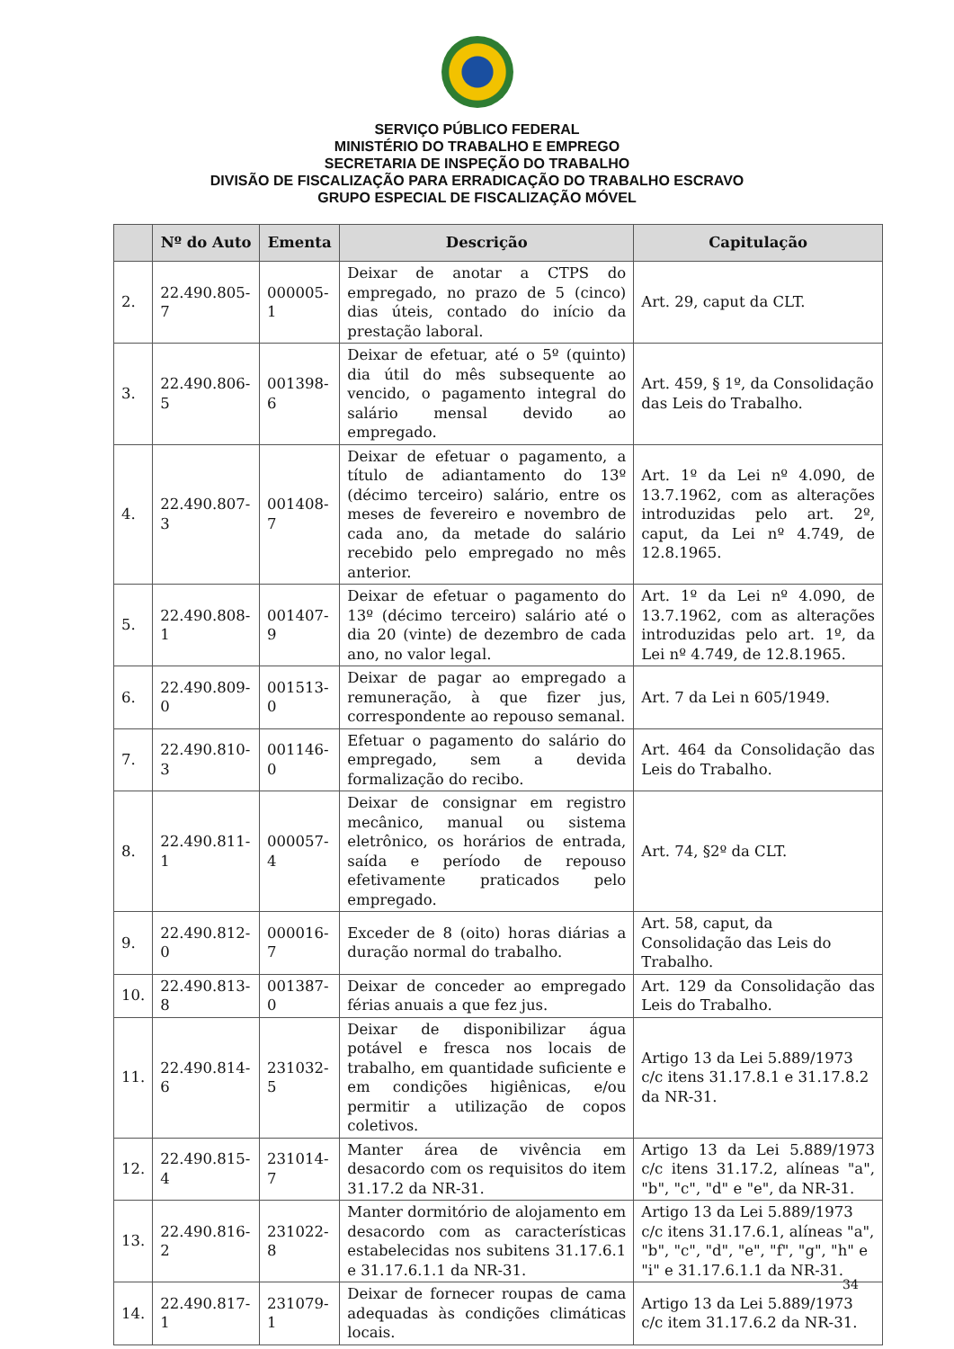SERVIÇO PÚBLICO FEDERAL
MINISTÉRIO DO TRABALHO E EMPREGO
SECRETARIA DE INSPEÇÃO DO TRABALHO
DIVISÃO DE FISCALIZAÇÃO PARA ERRADICAÇÃO DO TRABALHO ESCRAVO
GRUPO ESPECIAL DE FISCALIZAÇÃO MÓVEL
| | Nº do Auto | Ementa | Descrição | Capitulação |
| --- | --- | --- | --- | --- |
| 2. | 22.490.805-7 | 000005-1 | Deixar de anotar a CTPS do empregado, no prazo de 5 (cinco) dias úteis, contado do início da prestação laboral. | Art. 29, caput da CLT. |
| 3. | 22.490.806-5 | 001398-6 | Deixar de efetuar, até o 5º (quinto) dia útil do mês subsequente ao vencido, o pagamento integral do salário mensal devido ao empregado. | Art. 459, § 1º, da Consolidação das Leis do Trabalho. |
| 4. | 22.490.807-3 | 001408-7 | Deixar de efetuar o pagamento, a título de adiantamento do 13º (décimo terceiro) salário, entre os meses de fevereiro e novembro de cada ano, da metade do salário recebido pelo empregado no mês anterior. | Art. 1º da Lei nº 4.090, de 13.7.1962, com as alterações introduzidas pelo art. 2º, caput, da Lei nº 4.749, de 12.8.1965. |
| 5. | 22.490.808-1 | 001407-9 | Deixar de efetuar o pagamento do 13º (décimo terceiro) salário até o dia 20 (vinte) de dezembro de cada ano, no valor legal. | Art. 1º da Lei nº 4.090, de 13.7.1962, com as alterações introduzidas pelo art. 1º, da Lei nº 4.749, de 12.8.1965. |
| 6. | 22.490.809-0 | 001513-0 | Deixar de pagar ao empregado a remuneração, à que fizer jus, correspondente ao repouso semanal. | Art. 7 da Lei n 605/1949. |
| 7. | 22.490.810-3 | 001146-0 | Efetuar o pagamento do salário do empregado, sem a devida formalização do recibo. | Art. 464 da Consolidação das Leis do Trabalho. |
| 8. | 22.490.811-1 | 000057-4 | Deixar de consignar em registro mecânico, manual ou sistema eletrônico, os horários de entrada, saída e período de repouso efetivamente praticados pelo empregado. | Art. 74, §2º da CLT. |
| 9. | 22.490.812-0 | 000016-7 | Exceder de 8 (oito) horas diárias a duração normal do trabalho. | Art. 58, caput, da Consolidação das Leis do Trabalho. |
| 10. | 22.490.813-8 | 001387-0 | Deixar de conceder ao empregado férias anuais a que fez jus. | Art. 129 da Consolidação das Leis do Trabalho. |
| 11. | 22.490.814-6 | 231032-5 | Deixar de disponibilizar água potável e fresca nos locais de trabalho, em quantidade suficiente e em condições higiênicas, e/ou permitir a utilização de copos coletivos. | Artigo 13 da Lei 5.889/1973 c/c itens 31.17.8.1 e 31.17.8.2 da NR-31. |
| 12. | 22.490.815-4 | 231014-7 | Manter área de vivência em desacordo com os requisitos do item 31.17.2 da NR-31. | Artigo 13 da Lei 5.889/1973 c/c itens 31.17.2, alíneas "a", "b", "c", "d" e "e", da NR-31. |
| 13. | 22.490.816-2 | 231022-8 | Manter dormitório de alojamento em desacordo com as características estabelecidas nos subitens 31.17.6.1 e 31.17.6.1.1 da NR-31. | Artigo 13 da Lei 5.889/1973 c/c itens 31.17.6.1, alíneas "a", "b", "c", "d", "e", "f", "g", "h" e "i" e 31.17.6.1.1 da NR-31. |
| 14. | 22.490.817-1 | 231079-1 | Deixar de fornecer roupas de cama adequadas às condições climáticas locais. | Artigo 13 da Lei 5.889/1973 c/c item 31.17.6.2 da NR-31. |
34